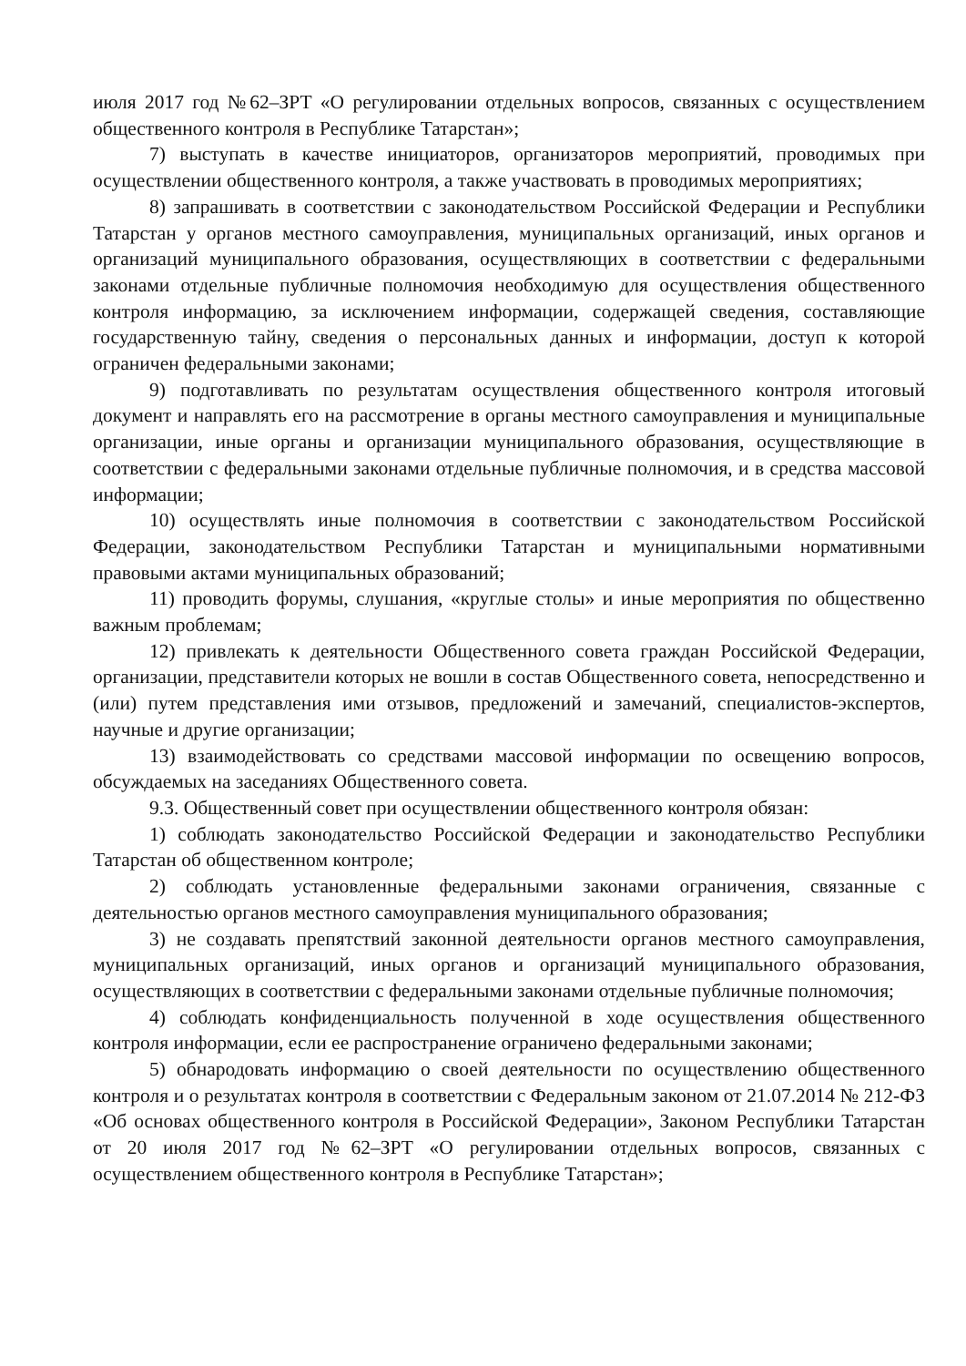июля 2017 год №62–ЗРТ «О регулировании отдельных вопросов, связанных с осуществлением общественного контроля в Республике Татарстан»;
7) выступать в качестве инициаторов, организаторов мероприятий, проводимых при осуществлении общественного контроля, а также участвовать в проводимых мероприятиях;
8) запрашивать в соответствии с законодательством Российской Федерации и Республики Татарстан у органов местного самоуправления, муниципальных организаций, иных органов и организаций муниципального образования, осуществляющих в соответствии с федеральными законами отдельные публичные полномочия необходимую для осуществления общественного контроля информацию, за исключением информации, содержащей сведения, составляющие государственную тайну, сведения о персональных данных и информации, доступ к которой ограничен федеральными законами;
9) подготавливать по результатам осуществления общественного контроля итоговый документ и направлять его на рассмотрение в органы местного самоуправления и муниципальные организации, иные органы и организации муниципального образования, осуществляющие в соответствии с федеральными законами отдельные публичные полномочия, и в средства массовой информации;
10) осуществлять иные полномочия в соответствии с законодательством Российской Федерации, законодательством Республики Татарстан и муниципальными нормативными правовыми актами муниципальных образований;
11) проводить форумы, слушания, «круглые столы» и иные мероприятия по общественно важным проблемам;
12) привлекать к деятельности Общественного совета граждан Российской Федерации, организации, представители которых не вошли в состав Общественного совета, непосредственно и (или) путем представления ими отзывов, предложений и замечаний, специалистов-экспертов, научные и другие организации;
13) взаимодействовать со средствами массовой информации по освещению вопросов, обсуждаемых на заседаниях Общественного совета.
9.3. Общественный совет при осуществлении общественного контроля обязан:
1) соблюдать законодательство Российской Федерации и законодательство Республики Татарстан об общественном контроле;
2) соблюдать установленные федеральными законами ограничения, связанные с деятельностью органов местного самоуправления муниципального образования;
3) не создавать препятствий законной деятельности органов местного самоуправления, муниципальных организаций, иных органов и организаций муниципального образования, осуществляющих в соответствии с федеральными законами отдельные публичные полномочия;
4) соблюдать конфиденциальность полученной в ходе осуществления общественного контроля информации, если ее распространение ограничено федеральными законами;
5) обнародовать информацию о своей деятельности по осуществлению общественного контроля и о результатах контроля в соответствии с Федеральным законом от 21.07.2014 № 212-ФЗ «Об основах общественного контроля в Российской Федерации», Законом Республики Татарстан от 20 июля 2017 год №62–ЗРТ «О регулировании отдельных вопросов, связанных с осуществлением общественного контроля в Республике Татарстан»;